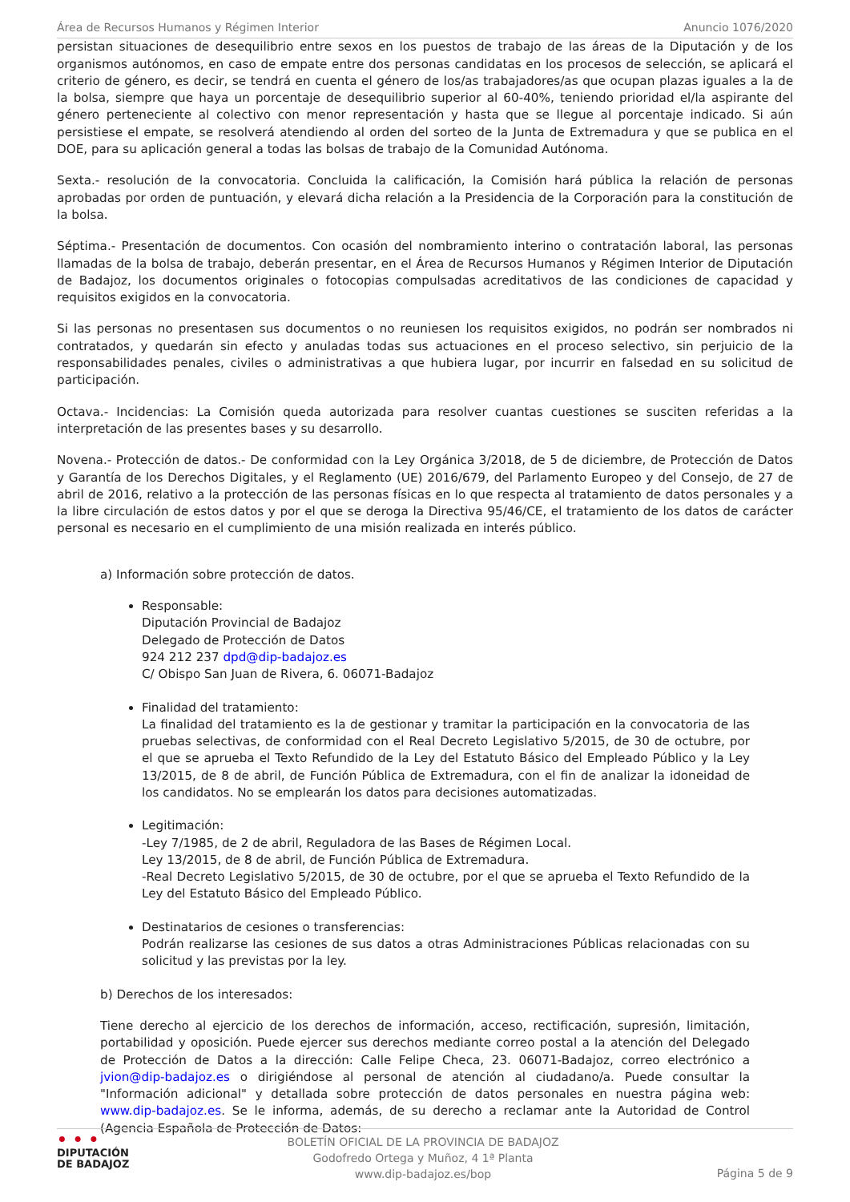Área de Recursos Humanos y Régimen Interior Anuncio 1076/2020
persistan situaciones de desequilibrio entre sexos en los puestos de trabajo de las áreas de la Diputación y de los organismos autónomos, en caso de empate entre dos personas candidatas en los procesos de selección, se aplicará el criterio de género, es decir, se tendrá en cuenta el género de los/as trabajadores/as que ocupan plazas iguales a la de la bolsa, siempre que haya un porcentaje de desequilibrio superior al 60-40%, teniendo prioridad el/la aspirante del género perteneciente al colectivo con menor representación y hasta que se llegue al porcentaje indicado. Si aún persistiese el empate, se resolverá atendiendo al orden del sorteo de la Junta de Extremadura y que se publica en el DOE, para su aplicación general a todas las bolsas de trabajo de la Comunidad Autónoma.
Sexta.- resolución de la convocatoria. Concluida la calificación, la Comisión hará pública la relación de personas aprobadas por orden de puntuación, y elevará dicha relación a la Presidencia de la Corporación para la constitución de la bolsa.
Séptima.- Presentación de documentos. Con ocasión del nombramiento interino o contratación laboral, las personas llamadas de la bolsa de trabajo, deberán presentar, en el Área de Recursos Humanos y Régimen Interior de Diputación de Badajoz, los documentos originales o fotocopias compulsadas acreditativos de las condiciones de capacidad y requisitos exigidos en la convocatoria.
Si las personas no presentasen sus documentos o no reuniesen los requisitos exigidos, no podrán ser nombrados ni contratados, y quedarán sin efecto y anuladas todas sus actuaciones en el proceso selectivo, sin perjuicio de la responsabilidades penales, civiles o administrativas a que hubiera lugar, por incurrir en falsedad en su solicitud de participación.
Octava.- Incidencias: La Comisión queda autorizada para resolver cuantas cuestiones se susciten referidas a la interpretación de las presentes bases y su desarrollo.
Novena.- Protección de datos.- De conformidad con la Ley Orgánica 3/2018, de 5 de diciembre, de Protección de Datos y Garantía de los Derechos Digitales, y el Reglamento (UE) 2016/679, del Parlamento Europeo y del Consejo, de 27 de abril de 2016, relativo a la protección de las personas físicas en lo que respecta al tratamiento de datos personales y a la libre circulación de estos datos y por el que se deroga la Directiva 95/46/CE, el tratamiento de los datos de carácter personal es necesario en el cumplimiento de una misión realizada en interés público.
a) Información sobre protección de datos.
Responsable:
Diputación Provincial de Badajoz
Delegado de Protección de Datos
924 212 237 dpd@dip-badajoz.es
C/ Obispo San Juan de Rivera, 6. 06071-Badajoz
Finalidad del tratamiento:
La finalidad del tratamiento es la de gestionar y tramitar la participación en la convocatoria de las pruebas selectivas, de conformidad con el Real Decreto Legislativo 5/2015, de 30 de octubre, por el que se aprueba el Texto Refundido de la Ley del Estatuto Básico del Empleado Público y la Ley 13/2015, de 8 de abril, de Función Pública de Extremadura, con el fin de analizar la idoneidad de los candidatos. No se emplearán los datos para decisiones automatizadas.
Legitimación:
-Ley 7/1985, de 2 de abril, Reguladora de las Bases de Régimen Local.
Ley 13/2015, de 8 de abril, de Función Pública de Extremadura.
-Real Decreto Legislativo 5/2015, de 30 de octubre, por el que se aprueba el Texto Refundido de la Ley del Estatuto Básico del Empleado Público.
Destinatarios de cesiones o transferencias:
Podrán realizarse las cesiones de sus datos a otras Administraciones Públicas relacionadas con su solicitud y las previstas por la ley.
b) Derechos de los interesados:
Tiene derecho al ejercicio de los derechos de información, acceso, rectificación, supresión, limitación, portabilidad y oposición. Puede ejercer sus derechos mediante correo postal a la atención del Delegado de Protección de Datos a la dirección: Calle Felipe Checa, 23. 06071-Badajoz, correo electrónico a jvion@dip-badajoz.es o dirigiéndose al personal de atención al ciudadano/a. Puede consultar la "Información adicional" y detallada sobre protección de datos personales en nuestra página web: www.dip-badajoz.es. Se le informa, además, de su derecho a reclamar ante la Autoridad de Control (Agencia Española de Protección de Datos:
• • •
DIPUTACIÓN
DE BADAJOZ
BOLETÍN OFICIAL DE LA PROVINCIA DE BADAJOZ
Godofredo Ortega y Muñoz, 4 1ª Planta
www.dip-badajoz.es/bop
Página 5 de 9